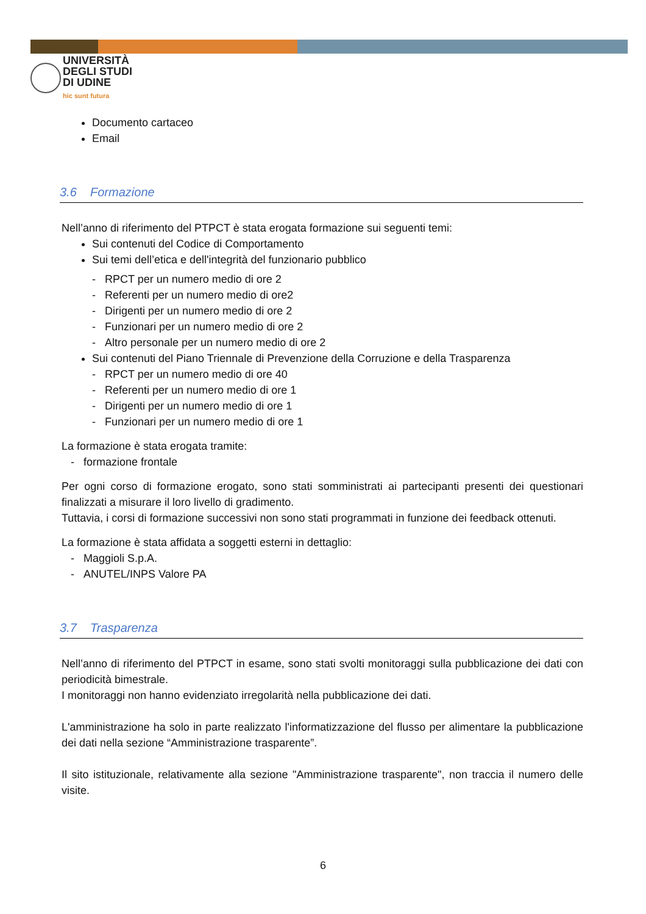UNIVERSITÀ
DEGLI STUDI
DI UDINE
hic sunt futura
Documento cartaceo
Email
3.6 Formazione
Nell’anno di riferimento del PTPCT è stata erogata formazione sui seguenti temi:
Sui contenuti del Codice di Comportamento
Sui temi dell’etica e dell'integrità del funzionario pubblico
- RPCT per un numero medio di ore 2
- Referenti per un numero medio di ore2
- Dirigenti per un numero medio di ore 2
- Funzionari per un numero medio di ore 2
- Altro personale per un numero medio di ore 2
Sui contenuti del Piano Triennale di Prevenzione della Corruzione e della Trasparenza
- RPCT per un numero medio di ore 40
- Referenti per un numero medio di ore 1
- Dirigenti per un numero medio di ore 1
- Funzionari per un numero medio di ore 1
La formazione è stata erogata tramite:
- formazione frontale
Per ogni corso di formazione erogato, sono stati somministrati ai partecipanti presenti dei questionari finalizzati a misurare il loro livello di gradimento.
Tuttavia, i corsi di formazione successivi non sono stati programmati in funzione dei feedback ottenuti.
La formazione è stata affidata a soggetti esterni in dettaglio:
- Maggioli S.p.A.
- ANUTEL/INPS Valore PA
3.7 Trasparenza
Nell’anno di riferimento del PTPCT in esame, sono stati svolti monitoraggi sulla pubblicazione dei dati con periodicità bimestrale.
I monitoraggi non hanno evidenziato irregolarità nella pubblicazione dei dati.
L'amministrazione ha solo in parte realizzato l'informatizzazione del flusso per alimentare la pubblicazione dei dati nella sezione “Amministrazione trasparente”.
Il sito istituzionale, relativamente alla sezione "Amministrazione trasparente", non traccia il numero delle visite.
6